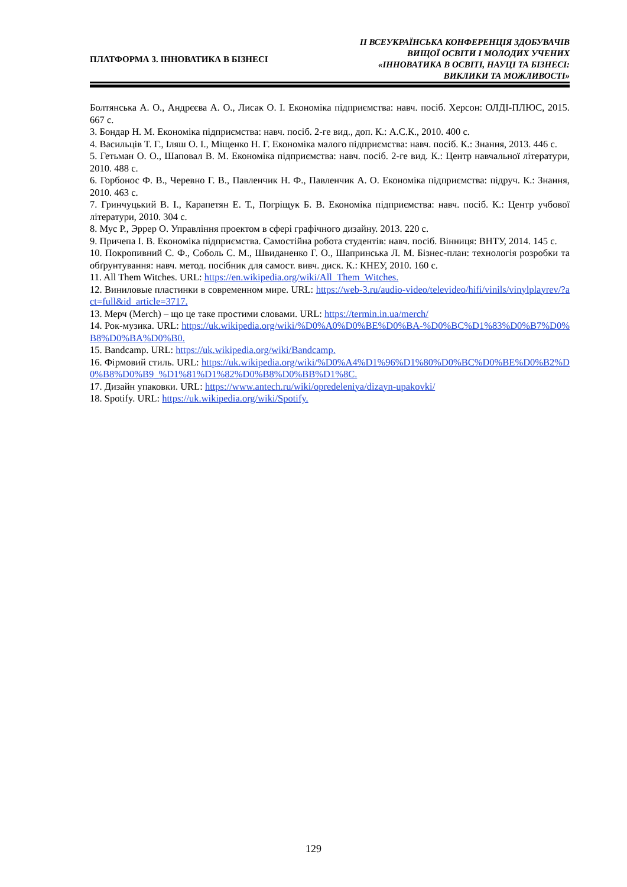ПЛАТФОРМА 3. ІННОВАТИКА В БІЗНЕСІ
ІІ ВСЕУКРАЇНСЬКА КОНФЕРЕНЦІЯ ЗДОБУВАЧІВ
ВИЩОЇ ОСВІТИ І МОЛОДИХ УЧЕНИХ
«ІННОВАТИКА В ОСВІТІ, НАУЦІ ТА БІЗНЕСІ:
ВИКЛИКИ ТА МОЖЛИВОСТІ»
Болтянська А. О., Андрєєва А. О., Лисак О. І. Економіка підприємства: навч. посіб. Херсон: ОЛДІ-ПЛЮС, 2015. 667 с.
3. Бондар Н. М. Економіка підприємства: навч. посіб. 2-ге вид., доп. К.: А.С.К., 2010. 400 с.
4. Васильців Т. Г., Іляш О. І., Міщенко Н. Г. Економіка малого підприємства: навч. посіб. К.: Знання, 2013. 446 с.
5. Гетьман О. О., Шаповал В. М. Економіка підприємства: навч. посіб. 2-ге вид. К.: Центр навчальної літератури, 2010. 488 с.
6. Горбонос Ф. В., Черевно Г. В., Павленчик Н. Ф., Павленчик А. О. Економіка підприємства: підруч. К.: Знання, 2010. 463 с.
7. Гринчуцький В. І., Карапетян Е. Т., Погріщук Б. В. Економіка підприємства: навч. посіб. К.: Центр учбової літератури, 2010. 304 с.
8. Мус Р., Эррер О. Управління проектом в сфері графічного дизайну. 2013. 220 с.
9. Причепа І. В. Економіка підприємства. Самостійна робота студентів: навч. посіб. Вінниця: ВНТУ, 2014. 145 с.
10. Покропивний С. Ф., Соболь С. М., Швиданенко Г. О., Шапринська Л. М. Бізнес-план: технологія розробки та обґрунтування: навч. метод. посібник для самост. вивч. диск. К.: КНЕУ, 2010. 160 с.
11. All Them Witches. URL: https://en.wikipedia.org/wiki/All_Them_Witches.
12. Виниловые пластинки в современном мире. URL: https://web-3.ru/audio-video/televideo/hifi/vinils/vinylplayrev/?act=full&id_article=3717.
13. Мерч (Merch) – що це таке простими словами. URL: https://termin.in.ua/merch/
14. Рок-музика. URL: https://uk.wikipedia.org/wiki/%D0%A0%D0%BE%D0%BA-%D0%BC%D1%83%D0%B7%D0%B8%D0%BA%D0%B0.
15. Bandcamp. URL: https://uk.wikipedia.org/wiki/Bandcamp.
16. Фірмовий стиль. URL: https://uk.wikipedia.org/wiki/%D0%A4%D1%96%D1%80%D0%BC%D0%BE%D0%B2%D0%B8%D0%B9_%D1%81%D1%82%D0%B8%D0%BB%D1%8C.
17. Дизайн упаковки. URL: https://www.antech.ru/wiki/opredeleniya/dizayn-upakovki/
18. Spotify. URL: https://uk.wikipedia.org/wiki/Spotify.
129